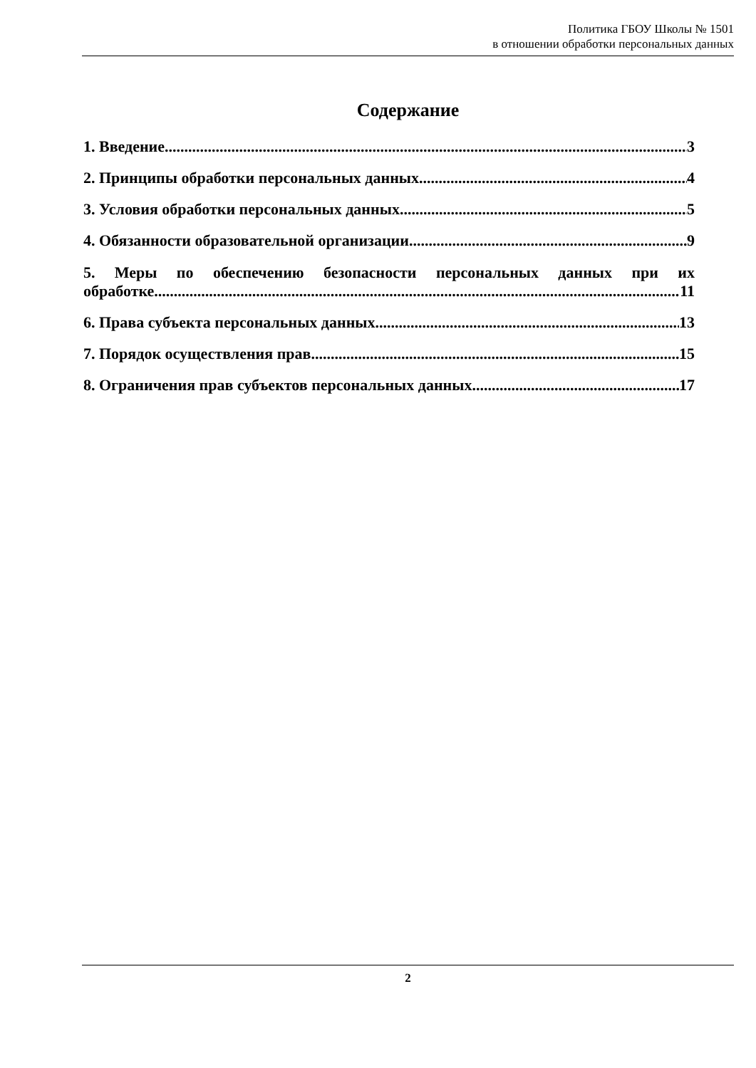Политика ГБОУ Школы № 1501
в отношении обработки персональных данных
Содержание
1. Введение 3
2. Принципы обработки персональных данных 4
3. Условия обработки персональных данных 5
4. Обязанности образовательной организации 9
5. Меры по обеспечению безопасности персональных данных при их
обработке 11
6. Права субъекта персональных данных 13
7. Порядок осуществления прав 15
8. Ограничения прав субъектов персональных данных 17
2